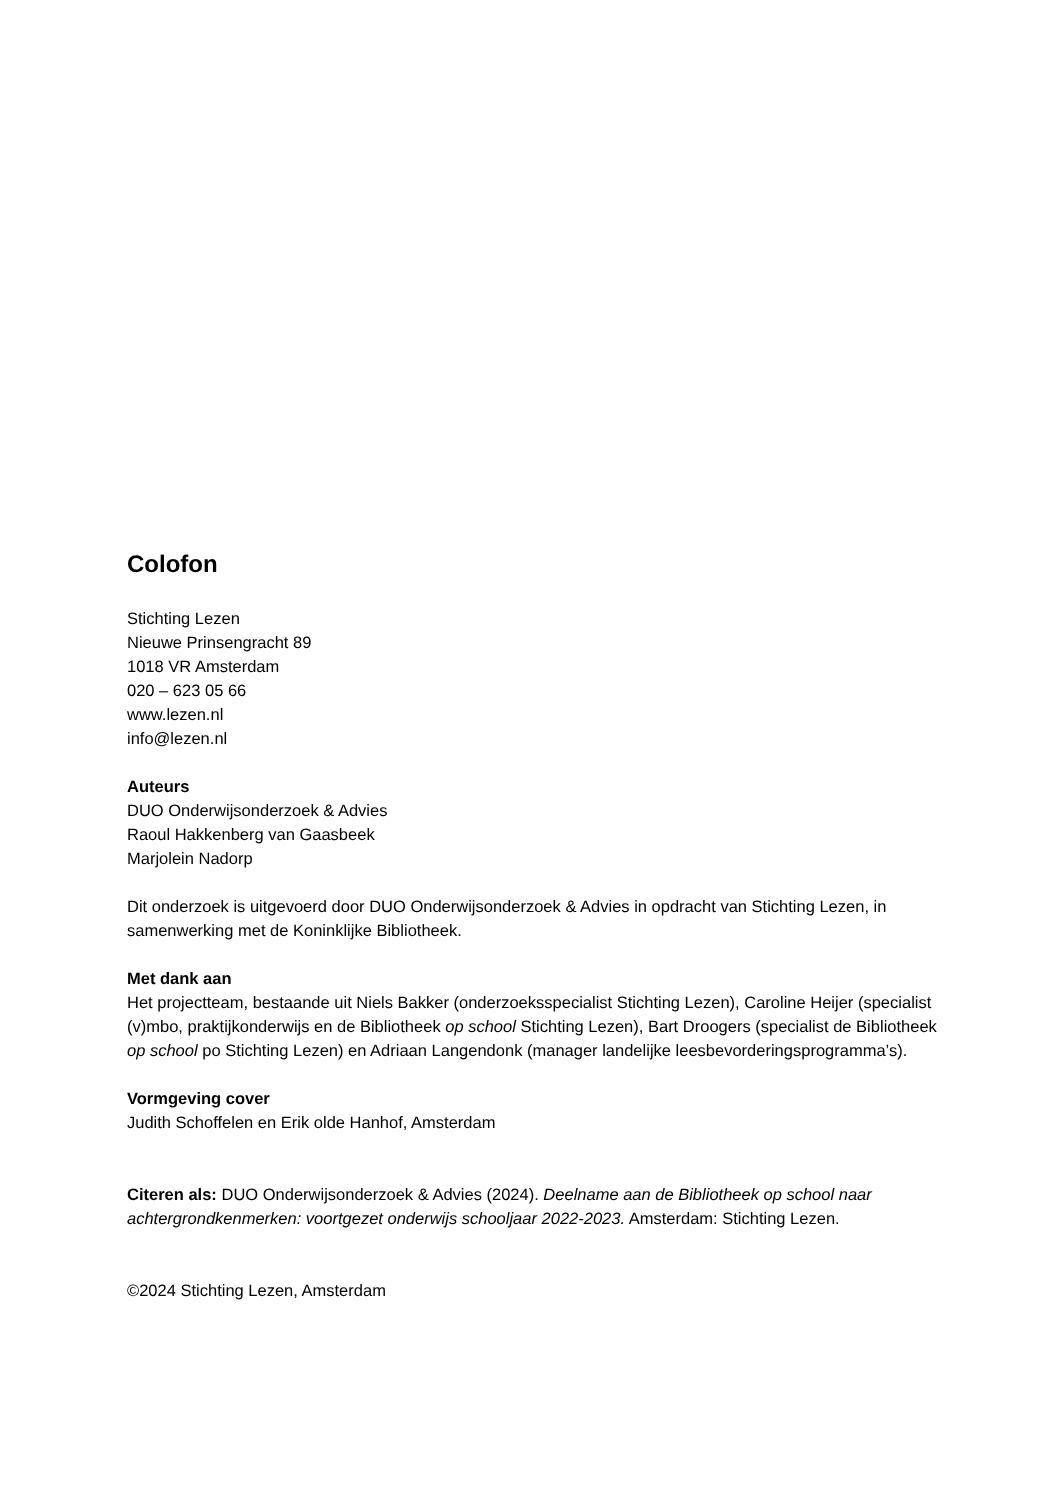Colofon
Stichting Lezen
Nieuwe Prinsengracht 89
1018 VR Amsterdam
020 – 623 05 66
www.lezen.nl
info@lezen.nl
Auteurs
DUO Onderwijsonderzoek & Advies
Raoul Hakkenberg van Gaasbeek
Marjolein Nadorp
Dit onderzoek is uitgevoerd door DUO Onderwijsonderzoek & Advies in opdracht van Stichting Lezen, in samenwerking met de Koninklijke Bibliotheek.
Met dank aan
Het projectteam, bestaande uit Niels Bakker (onderzoeksspecialist Stichting Lezen), Caroline Heijer (specialist (v)mbo, praktijkonderwijs en de Bibliotheek op school Stichting Lezen), Bart Droogers (specialist de Bibliotheek op school po Stichting Lezen) en Adriaan Langendonk (manager landelijke leesbevorderingsprogramma’s).
Vormgeving cover
Judith Schoffelen en Erik olde Hanhof, Amsterdam
Citeren als: DUO Onderwijsonderzoek & Advies (2024). Deelname aan de Bibliotheek op school naar achtergrondkenmerken: voortgezet onderwijs schooljaar 2022-2023. Amsterdam: Stichting Lezen.
©2024 Stichting Lezen, Amsterdam